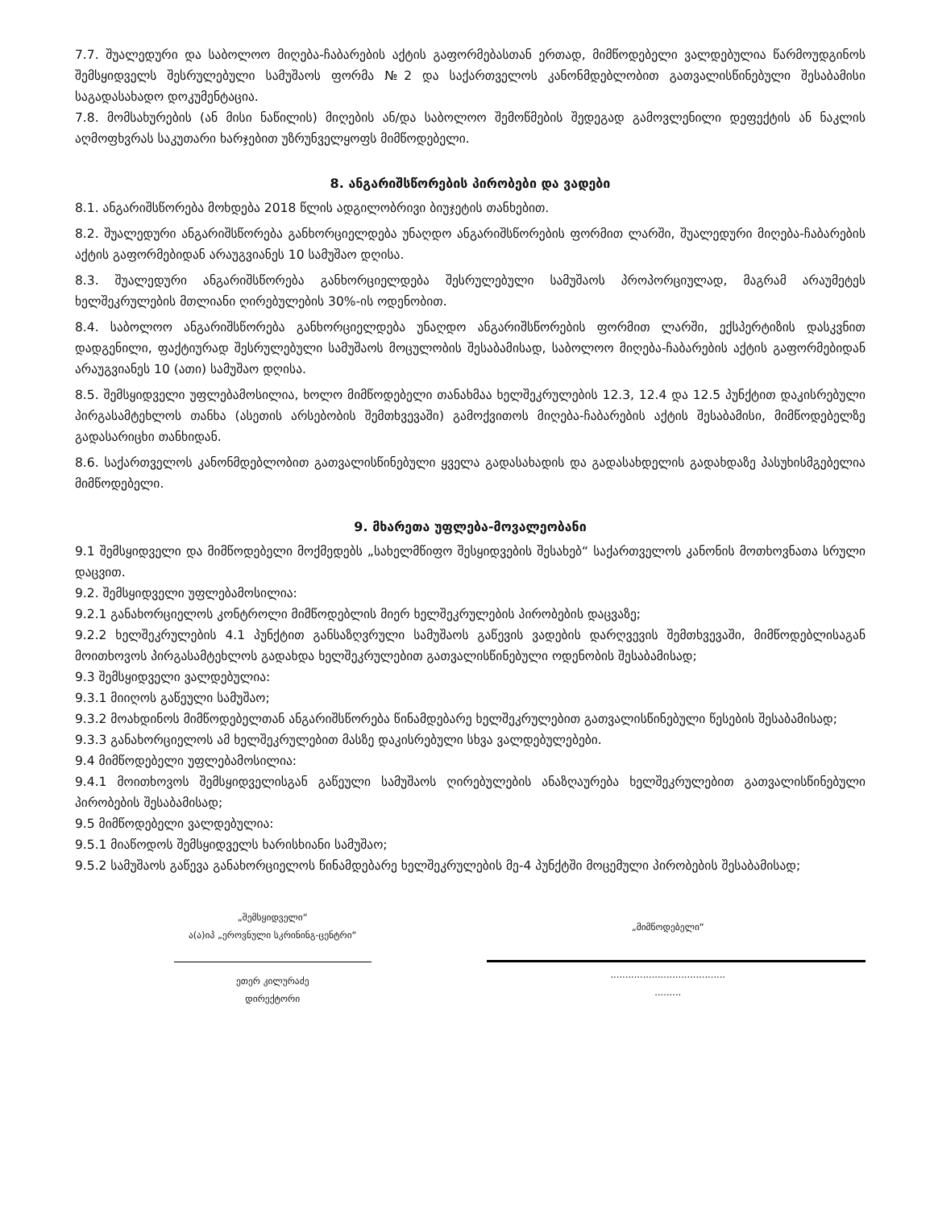7.7. შუალედური და საბოლოო მიღება-ჩაბარების აქტის გაფორმებასთან ერთად, მიმწოდებელი ვალდებულია წარმოუდგინოს შემსყიდველს შესრულებული სამუშაოს ფორმა №2 და საქართველოს კანონმდებლობით გათვალისწინებული შესაბამისი საგადასახადო დოკუმენტაცია.
7.8. მომსახურების (ან მისი ნაწილის) მიღების ან/და საბოლოო შემოწმების შედეგად გამოვლენილი დეფექტის ან ნაკლის აღმოფხვრას საკუთარი ხარჯებით უზრუნველყოფს მიმწოდებელი.
8. ანგარიშსწორების პირობები და ვადები
8.1. ანგარიშსწორება მოხდება 2018 წლის ადგილობრივი ბიუჯეტის თანხებით.
8.2. შუალედური ანგარიშსწორება განხორციელდება უნაღდო ანგარიშსწორების ფორმით ლარში, შუალედური მიღება-ჩაბარების აქტის გაფორმებიდან არაუგვიანეს 10 სამუშაო დღისა.
8.3. შუალედური ანგარიშსწორება განხორციელდება შესრულებული სამუშაოს პროპორციულად, მაგრამ არაუმეტეს ხელშეკრულების მთლიანი ღირებულების 30%-ის ოდენობით.
8.4. საბოლოო ანგარიშსწორება განხორციელდება უნაღდო ანგარიშსწორების ფორმით ლარში, ექსპერტიზის დასკვნით დადგენილი, ფაქტიურად შესრულებული სამუშაოს მოცულობის შესაბამისად, საბოლოო მიღება-ჩაბარების აქტის გაფორმებიდან არაუგვიანეს 10 (ათი) სამუშაო დღისა.
8.5. შემსყიდველი უფლებამოსილია, ხოლო მიმწოდებელი თანახმაა ხელშეკრულების 12.3, 12.4 და 12.5 პუნქტით დაკისრებული პირგასამტეხლოს თანხა (ასეთის არსებობის შემთხვევაში) გამოქვითოს მიღება-ჩაბარების აქტის შესაბამისი, მიმწოდებელზე გადასარიცხი თანხიდან.
8.6. საქართველოს კანონმდებლობით გათვალისწინებული ყველა გადასახადის და გადასახდელის გადახდაზე პასუხისმგებელია მიმწოდებელი.
9. მხარეთა უფლება-მოვალეობანი
9.1 შემსყიდველი და მიმწოდებელი მოქმედებს „სახელმწიფო შესყიდვების შესახებ“ საქართველოს კანონის მოთხოვნათა სრული დაცვით.
9.2. შემსყიდველი უფლებამოსილია:
9.2.1 განახორციელოს კონტროლი მიმწოდებლის მიერ ხელშეკრულების პირობების დაცვაზე;
9.2.2 ხელშეკრულების 4.1 პუნქტით განსაზღვრული სამუშაოს გაწევის ვადების დარღვევის შემთხვევაში, მიმწოდებლისაგან მოითხოვოს პირგასამტეხლოს გადახდა ხელშეკრულებით გათვალისწინებული ოდენობის შესაბამისად;
9.3 შემსყიდველი ვალდებულია:
9.3.1 მიიღოს გაწეული სამუშაო;
9.3.2 მოახდინოს მიმწოდებელთან ანგარიშსწორება წინამდებარე ხელშეკრულებით გათვალისწინებული წესების შესაბამისად;
9.3.3 განახორციელოს ამ ხელშეკრულებით მასზე დაკისრებული სხვა ვალდებულებები.
9.4 მიმწოდებელი უფლებამოსილია:
9.4.1 მოითხოვოს შემსყიდველისგან გაწეული სამუშაოს ღირებულების ანაზღაურება ხელშეკრულებით გათვალისწინებული პირობების შესაბამისად;
9.5 მიმწოდებელი ვალდებულია:
9.5.1 მიაწოდოს შემსყიდველს ხარისხიანი სამუშაო;
9.5.2 სამუშაოს გაწევა განახორციელოს წინამდებარე ხელშეკრულების მე-4 პუნქტში მოცემული პირობების შესაბამისად;
„შემსყიდველი“
ა(ა)იპ „ეროვნული სკრინინგ-ცენტრი“
ეთერ კილურაძე
დირექტორი
„მიმწოდებელი“
.......................................
.........